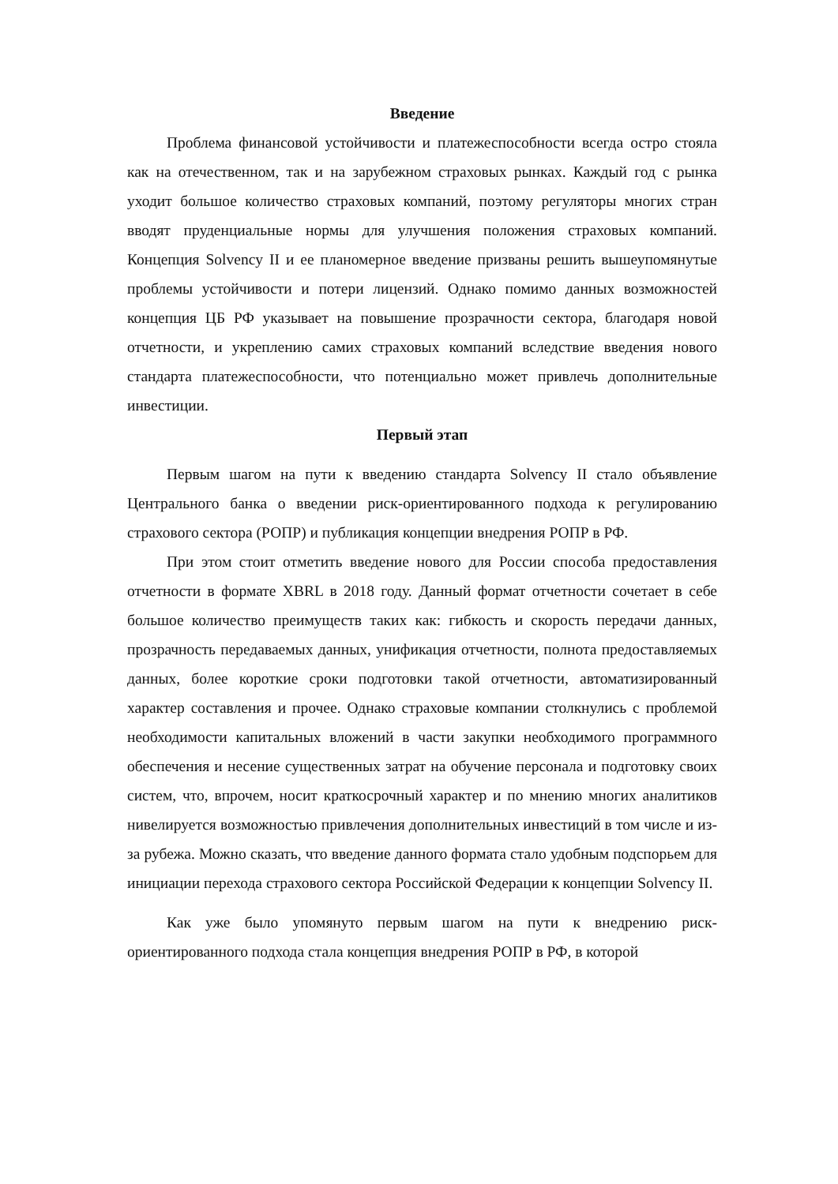Введение
Проблема финансовой устойчивости и платежеспособности всегда остро стояла как на отечественном, так и на зарубежном страховых рынках. Каждый год с рынка уходит большое количество страховых компаний, поэтому регуляторы многих стран вводят пруденциальные нормы для улучшения положения страховых компаний. Концепция Solvency II и ее планомерное введение призваны решить вышеупомянутые проблемы устойчивости и потери лицензий. Однако помимо данных возможностей концепция ЦБ РФ указывает на повышение прозрачности сектора, благодаря новой отчетности, и укреплению самих страховых компаний вследствие введения нового стандарта платежеспособности, что потенциально может привлечь дополнительные инвестиции.
Первый этап
Первым шагом на пути к введению стандарта Solvency II стало объявление Центрального банка о введении риск-ориентированного подхода к регулированию страхового сектора (РОПР) и публикация концепции внедрения РОПР в РФ.
При этом стоит отметить введение нового для России способа предоставления отчетности в формате XBRL в 2018 году. Данный формат отчетности сочетает в себе большое количество преимуществ таких как: гибкость и скорость передачи данных, прозрачность передаваемых данных, унификация отчетности, полнота предоставляемых данных, более короткие сроки подготовки такой отчетности, автоматизированный характер составления и прочее. Однако страховые компании столкнулись с проблемой необходимости капитальных вложений в части закупки необходимого программного обеспечения и несение существенных затрат на обучение персонала и подготовку своих систем, что, впрочем, носит краткосрочный характер и по мнению многих аналитиков нивелируется возможностью привлечения дополнительных инвестиций в том числе и из-за рубежа. Можно сказать, что введение данного формата стало удобным подспорьем для инициации перехода страхового сектора Российской Федерации к концепции Solvency II.
Как уже было упомянуто первым шагом на пути к внедрению риск-ориентированного подхода стала концепция внедрения РОПР в РФ, в которой